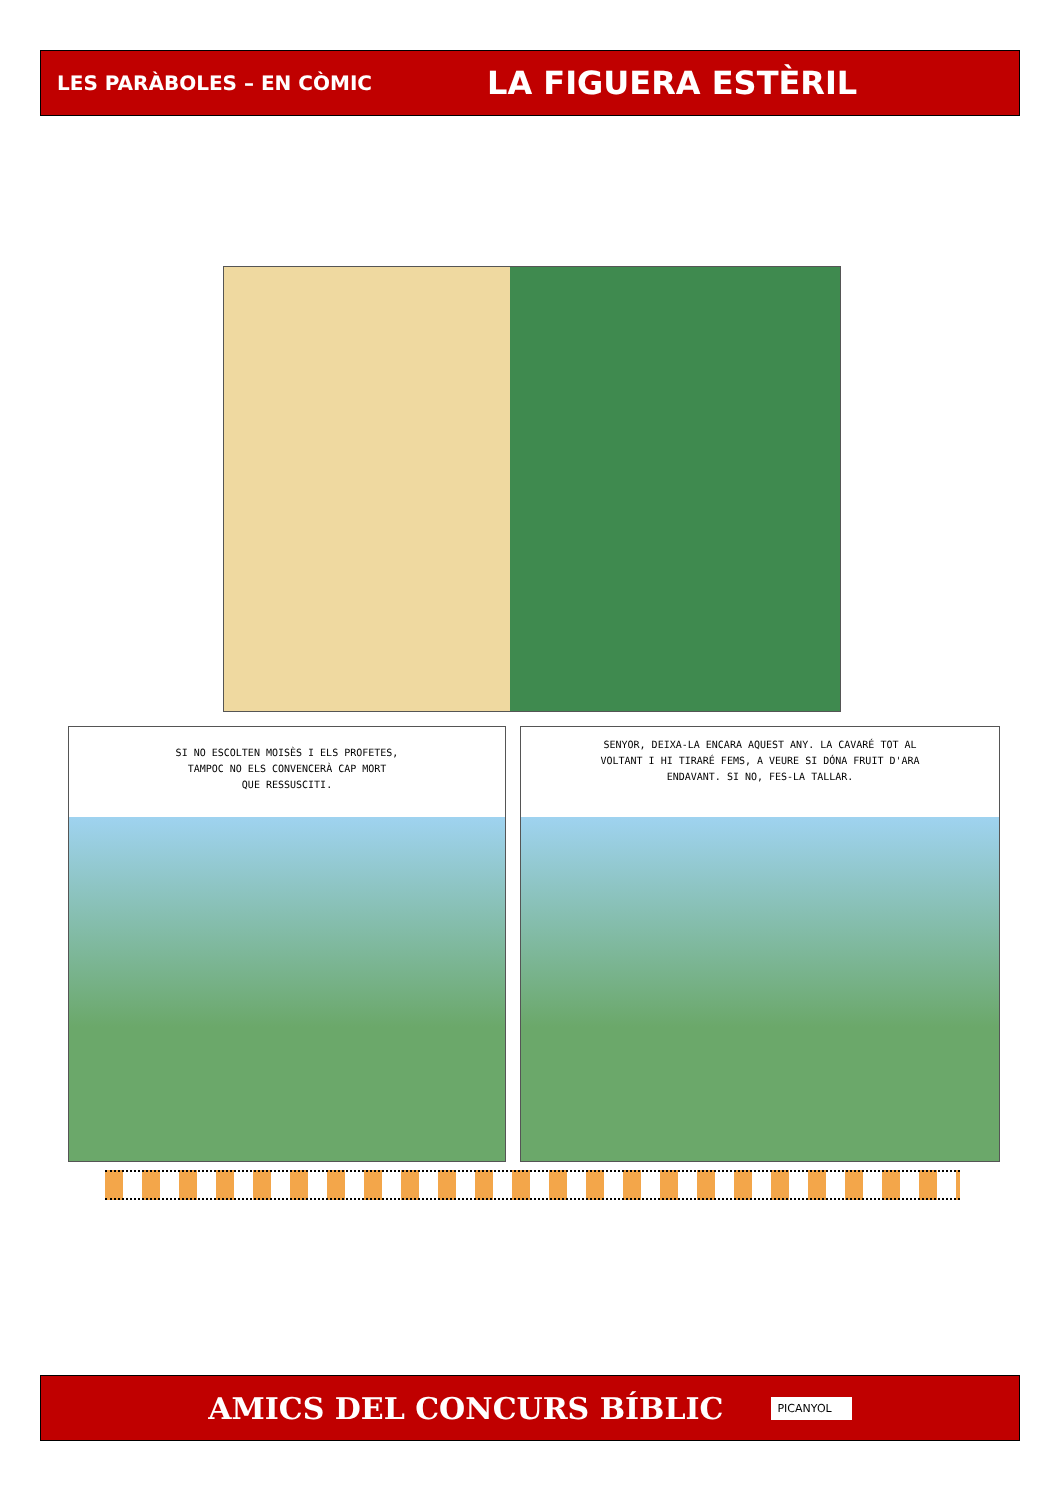LES PARÀBOLES – EN CÒMIC LA FIGUERA ESTÈRIL
SI NO ESCOLTEN MOISÈS I ELS PROFETES,
TAMPOC NO ELS CONVENCERÀ CAP MORT
QUE RESSUSCITI.
SENYOR, DEIXA-LA ENCARA AQUEST ANY. LA CAVARÉ TOT AL
VOLTANT I HI TIRARÉ FEMS, A VEURE SI DÓNA FRUIT D'ARA
ENDAVANT. SI NO, FES-LA TALLAR.
AMICS DEL CONCURS BÍBLIC PICANYOL